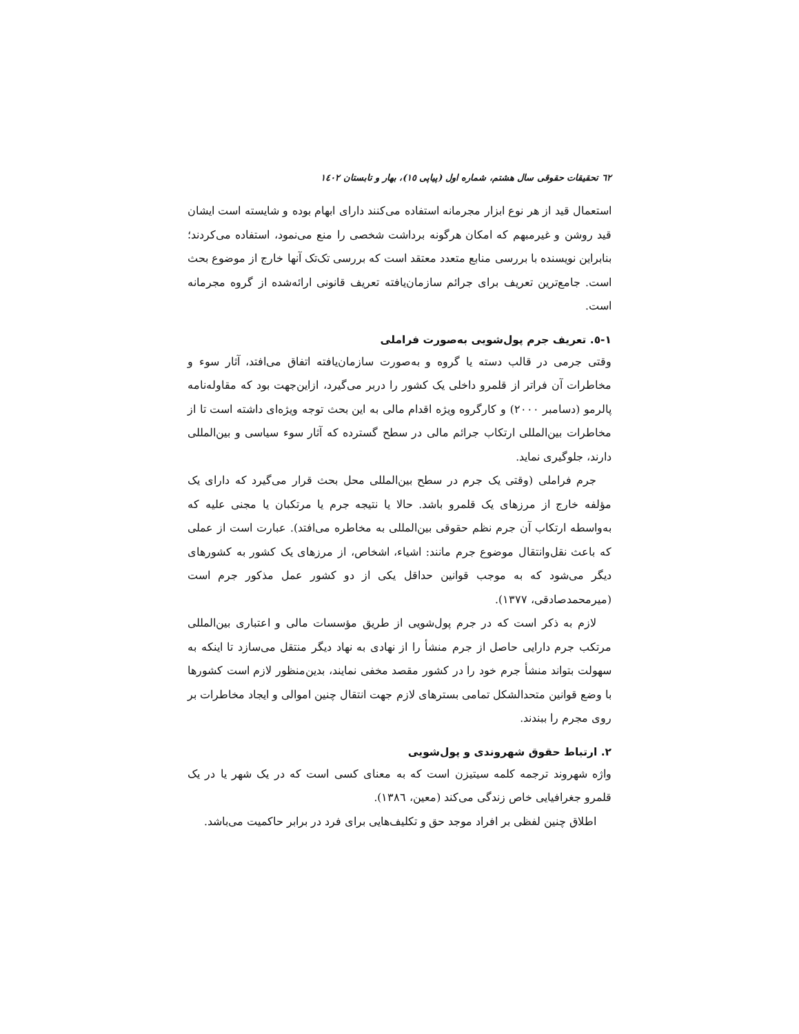٦٢ تحقیقات حقوقی سال هشتم، شماره اول (پیاپی ١٥)، بهار و تابستان ١٤٠٢
استعمال قید از هر نوع ابزار مجرمانه استفاده می‌کنند دارای ابهام بوده و شایسته است ایشان قید روشن و غیرمبهم که امکان هرگونه برداشت شخصی را منع می‌نمود، استفاده می‌کردند؛ بنابراین نویسنده با بررسی منابع متعدد معتقد است که بررسی تک‌تک آنها خارج از موضوع بحث است. جامع‌ترین تعریف برای جرائم سازمان‌یافته تعریف قانونی ارائه‌شده از گروه مجرمانه است.
١-٥. تعریف جرم پول‌شویی به‌صورت فراملی
وقتی جرمی در قالب دسته یا گروه و به‌صورت سازمان‌یافته اتفاق می‌افتد، آثار سوء و مخاطرات آن فراتر از قلمرو داخلی یک کشور را دربر می‌گیرد، ازاین‌جهت بود که مقاوله‌نامه پالرمو (دسامبر ٢٠٠٠) و کارگروه ویژه اقدام مالی به این بحث توجه ویژه‌ای داشته است تا از مخاطرات بین‌المللی ارتکاب جرائم مالی در سطح گسترده که آثار سوء سیاسی و بین‌المللی دارند، جلوگیری نماید.
جرم فراملی (وقتی یک جرم در سطح بین‌المللی محل بحث قرار می‌گیرد که دارای یک مؤلفه خارج از مرزهای یک قلمرو باشد. حالا یا نتیجه جرم یا مرتکبان یا مجنی علیه که به‌واسطه ارتکاب آن جرم نظم حقوقی بین‌المللی به مخاطره می‌افتد). عبارت است از عملی که باعث نقل‌وانتقال موضوع جرم مانند: اشیاء، اشخاص، از مرزهای یک کشور به کشورهای دیگر می‌شود که به موجب قوانین حداقل یکی از دو کشور عمل مذکور جرم است (میرمحمدصادقی، ١٣٧٧).
لازم به ذکر است که در جرم پول‌شویی از طریق مؤسسات مالی و اعتباری بین‌المللی مرتکب جرم دارایی حاصل از جرم منشأ را از نهادی به نهاد دیگر منتقل می‌سازد تا اینکه به سهولت بتواند منشأ جرم خود را در کشور مقصد مخفی نمایند، بدین‌منظور لازم است کشورها با وضع قوانین متحدالشکل تمامی بسترهای لازم جهت انتقال چنین اموالی و ایجاد مخاطرات بر روی مجرم را ببندند.
٢. ارتباط حقوق شهروندی و پول‌شویی
واژه شهروند ترجمه کلمه سیتیزن است که به معنای کسی است که در یک شهر یا در یک قلمرو جغرافیایی خاص زندگی می‌کند (معین، ١٣٨٦).
اطلاق چنین لفظی بر افراد موجد حق و تکلیف‌هایی برای فرد در برابر حاکمیت می‌باشد.